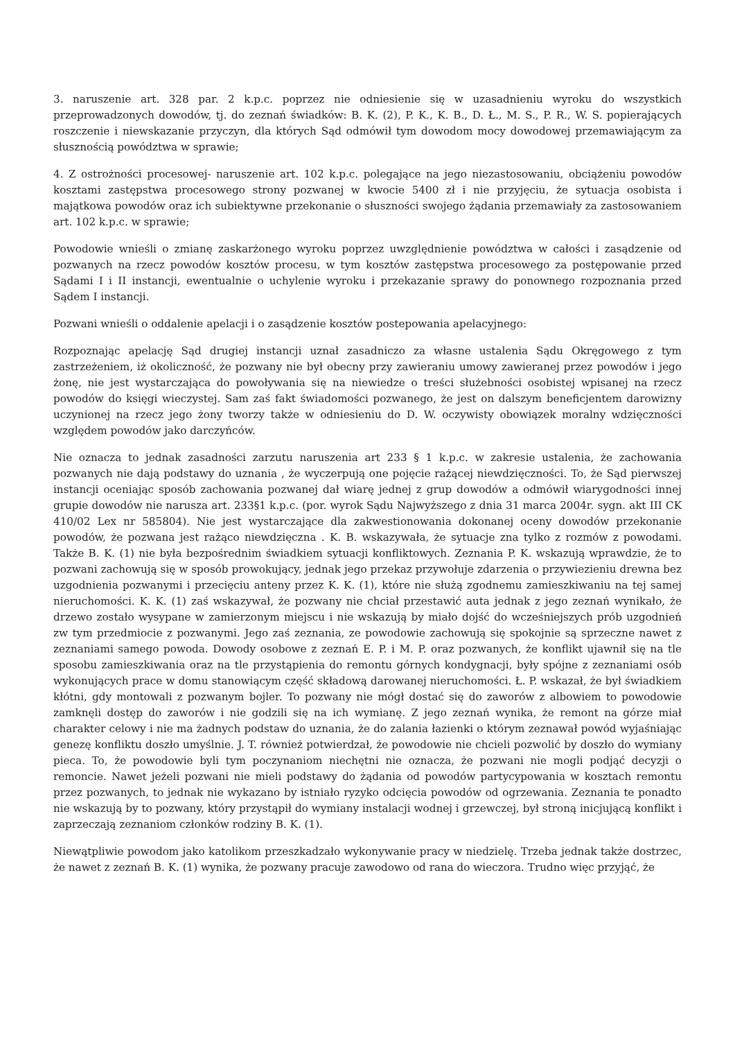3. naruszenie art. 328 par. 2 k.p.c. poprzez nie odniesienie się w uzasadnieniu wyroku do wszystkich przeprowadzonych dowodów, tj. do zeznań świadków: B. K. (2), P. K., K. B., D. Ł., M. S., P. R., W. S. popierających roszczenie i niewskazanie przyczyn, dla których Sąd odmówił tym dowodom mocy dowodowej przemawiającym za słusznością powództwa w sprawie;
4. Z ostrożności procesowej- naruszenie art. 102 k.p.c. polegające na jego niezastosowaniu, obciążeniu powodów kosztami zastępstwa procesowego strony pozwanej w kwocie 5400 zł i nie przyjęciu, że sytuacja osobista i majątkowa powodów oraz ich subiektywne przekonanie o słuszności swojego żądania przemawiały za zastosowaniem art. 102 k.p.c. w sprawie;
Powodowie wnieśli o zmianę zaskarżonego wyroku poprzez uwzględnienie powództwa w całości i zasądzenie od pozwanych na rzecz powodów kosztów procesu, w tym kosztów zastępstwa procesowego za postępowanie przed Sądami I i II instancji, ewentualnie o uchylenie wyroku i przekazanie sprawy do ponownego rozpoznania przed Sądem I instancji.
Pozwani wnieśli o oddalenie apelacji i o zasądzenie kosztów postepowania apelacyjnego:
Rozpoznając apelację Sąd drugiej instancji uznał zasadniczo za własne ustalenia Sądu Okręgowego z tym zastrzeżeniem, iż okoliczność, że pozwany nie był obecny przy zawieraniu umowy zawieranej przez powodów i jego żonę, nie jest wystarczająca do powoływania się na niewiedze o treści służebności osobistej wpisanej na rzecz powodów do księgi wieczystej. Sam zaś fakt świadomości pozwanego, że jest on dalszym beneficjentem darowizny uczynionej na rzecz jego żony tworzy także w odniesieniu do D. W. oczywisty obowiązek moralny wdzięczności względem powodów jako darczyńców.
Nie oznacza to jednak zasadności zarzutu naruszenia art 233 § 1 k.p.c. w zakresie ustalenia, że zachowania pozwanych nie dają podstawy do uznania , że wyczerpują one pojęcie rażącej niewdzięczności. To, że Sąd pierwszej instancji oceniając sposób zachowania pozwanej dał wiarę jednej z grup dowodów a odmówił wiarygodności innej grupie dowodów nie narusza art. 233§1 k.p.c. (por. wyrok Sądu Najwyższego z dnia 31 marca 2004r. sygn. akt III CK 410/02 Lex nr 585804). Nie jest wystarczające dla zakwestionowania dokonanej oceny dowodów przekonanie powodów, że pozwana jest rażąco niewdzięczna . K. B. wskazywała, że sytuacje zna tylko z rozmów z powodami. Także B. K. (1) nie była bezpośrednim świadkiem sytuacji konfliktowych. Zeznania P. K. wskazują wprawdzie, że to pozwani zachowują się w sposób prowokujący, jednak jego przekaz przywołuje zdarzenia o przywiezieniu drewna bez uzgodnienia pozwanymi i przecięciu anteny przez K. K. (1), które nie służą zgodnemu zamieszkiwaniu na tej samej nieruchomości. K. K. (1) zaś wskazywał, że pozwany nie chciał przestawić auta jednak z jego zeznań wynikało, że drzewo zostało wysypane w zamierzonym miejscu i nie wskazują by miało dojść do wcześniejszych prób uzgodnień zw tym przedmiocie z pozwanymi. Jego zaś zeznania, ze powodowie zachowują się spokojnie są sprzeczne nawet z zeznaniami samego powoda. Dowody osobowe z zeznań E. P. i M. P. oraz pozwanych, że konflikt ujawnił się na tle sposobu zamieszkiwania oraz na tle przystąpienia do remontu górnych kondygnacji, były spójne z zeznaniami osób wykonujących prace w domu stanowiącym część składową darowanej nieruchomości. Ł. P. wskazał, że był świadkiem kłótni, gdy montowali z pozwanym bojler. To pozwany nie mógł dostać się do zaworów z albowiem to powodowie zamknęli dostęp do zaworów i nie godzili się na ich wymianę. Z jego zeznań wynika, że remont na górze miał charakter celowy i nie ma żadnych podstaw do uznania, że do zalania łazienki o którym zeznawał powód wyjaśniając genezę konfliktu doszło umyślnie. J. T. również potwierdzał, że powodowie nie chcieli pozwolić by doszło do wymiany pieca. To, że powodowie byli tym poczynaniom niechętni nie oznacza, że pozwani nie mogli podjąć decyzji o remoncie. Nawet jeżeli pozwani nie mieli podstawy do żądania od powodów partycypowania w kosztach remontu przez pozwanych, to jednak nie wykazano by istniało ryzyko odcięcia powodów od ogrzewania. Zeznania te ponadto nie wskazują by to pozwany, który przystąpił do wymiany instalacji wodnej i grzewczej, był stroną inicjującą konflikt i zaprzeczają zeznaniom członków rodziny B. K. (1).
Niewątpliwie powodom jako katolikom przeszkadzało wykonywanie pracy w niedzielę. Trzeba jednak także dostrzec, że nawet z zeznań B. K. (1) wynika, że pozwany pracuje zawodowo od rana do wieczora. Trudno więc przyjąć, że